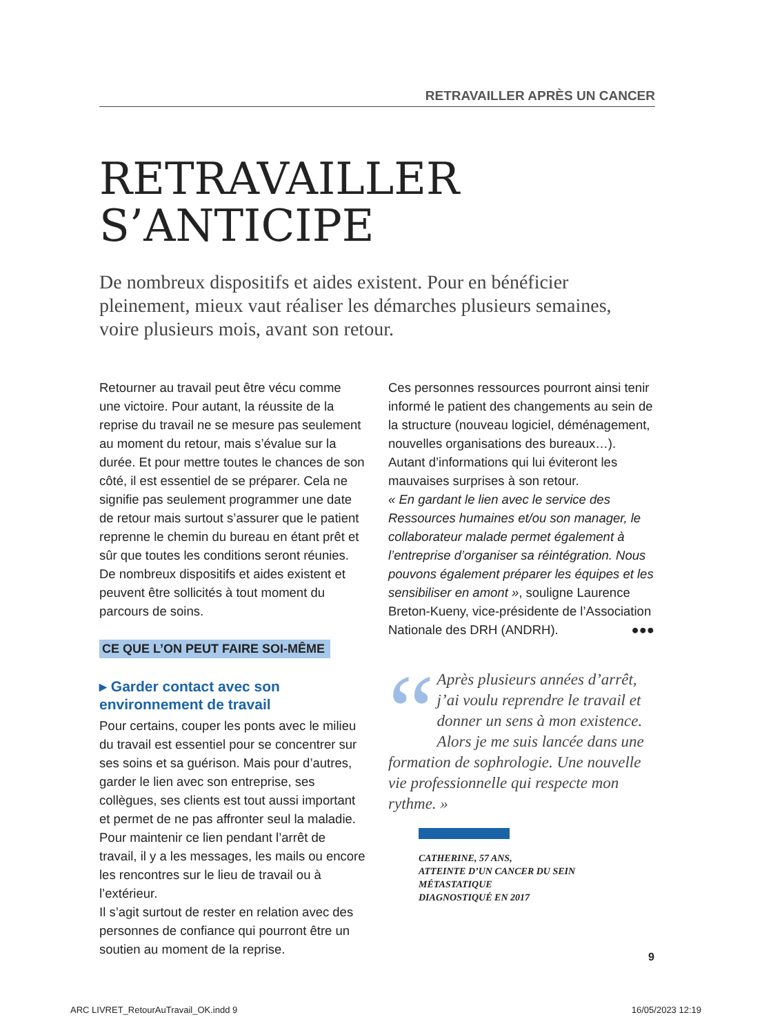RETRAVAILLER APRÈS UN CANCER
RETRAVAILLER
S’ANTICIPE
De nombreux dispositifs et aides existent. Pour en bénéficier pleinement, mieux vaut réaliser les démarches plusieurs semaines, voire plusieurs mois, avant son retour.
Retourner au travail peut être vécu comme une victoire. Pour autant, la réussite de la reprise du travail ne se mesure pas seulement au moment du retour, mais s’évalue sur la durée. Et pour mettre toutes le chances de son côté, il est essentiel de se préparer. Cela ne signifie pas seulement programmer une date de retour mais surtout s’assurer que le patient reprenne le chemin du bureau en étant prêt et sûr que toutes les conditions seront réunies. De nombreux dispositifs et aides existent et peuvent être sollicités à tout moment du parcours de soins.
CE QUE L’ON PEUT FAIRE SOI-MÊME
▸ Garder contact avec son environnement de travail
Pour certains, couper les ponts avec le milieu du travail est essentiel pour se concentrer sur ses soins et sa guérison. Mais pour d’autres, garder le lien avec son entreprise, ses collègues, ses clients est tout aussi important et permet de ne pas affronter seul la maladie.
Pour maintenir ce lien pendant l’arrêt de travail, il y a les messages, les mails ou encore les rencontres sur le lieu de travail ou à l’extérieur.
Il s’agit surtout de rester en relation avec des personnes de confiance qui pourront être un soutien au moment de la reprise.
Ces personnes ressources pourront ainsi tenir informé le patient des changements au sein de la structure (nouveau logiciel, déménagement, nouvelles organisations des bureaux…). Autant d’informations qui lui éviteront les mauvaises surprises à son retour.
« En gardant le lien avec le service des Ressources humaines et/ou son manager, le collaborateur malade permet également à l’entreprise d’organiser sa réintégration. Nous pouvons également préparer les équipes et les sensibiliser en amont », souligne Laurence Breton-Kueny, vice-présidente de l’Association Nationale des DRH (ANDRH). ●●●
“Après plusieurs années d’arrêt, j’ai voulu reprendre le travail et donner un sens à mon existence. Alors je me suis lancée dans une formation de sophrologie. Une nouvelle vie professionnelle qui respecte mon rythme. »
CATHERINE, 57 ANS,
ATTEINTE D’UN CANCER DU SEIN MÉTASTATIQUE
DIAGNOSTIQUÉ EN 2017
9
ARC LIVRET_RetourAuTravail_OK.indd 9 16/05/2023 12:19